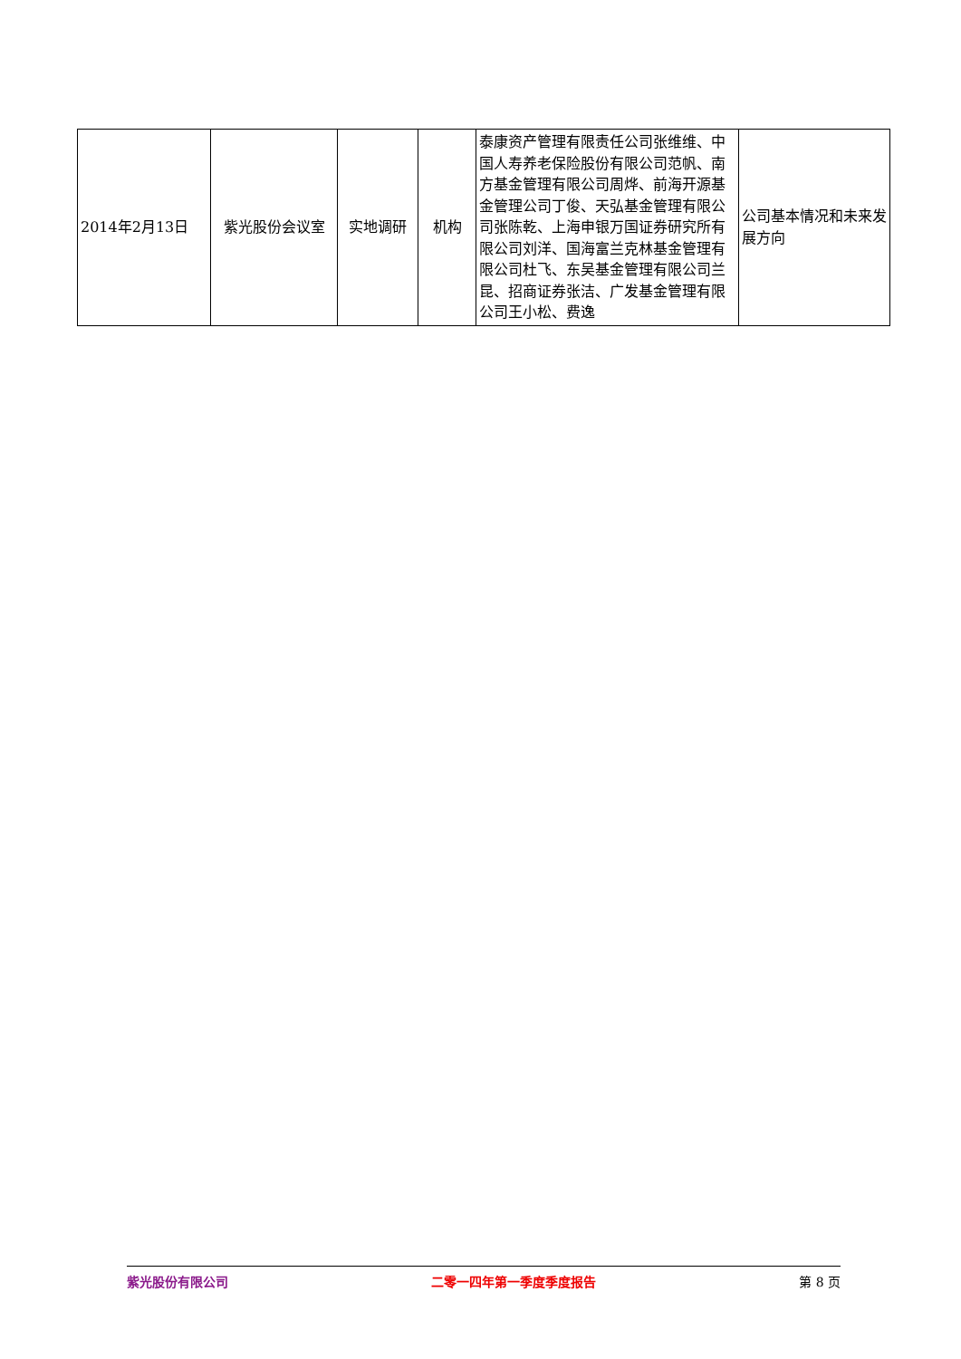| 2014年2月13日 | 紫光股份会议室 | 实地调研 | 机构 | 泰康资产管理有限责任公司张维维、中国人寿养老保险股份有限公司范帆、南方基金管理有限公司周烨、前海开源基金管理公司丁俊、天弘基金管理有限公司张陈乾、上海申银万国证券研究所有限公司刘洋、国海富兰克林基金管理有限公司杜飞、东吴基金管理有限公司兰昆、招商证券张洁、广发基金管理有限公司王小松、费逸 | 公司基本情况和未来发展方向 |
紫光股份有限公司 二零一四年第一季度季度报告 第 8 页